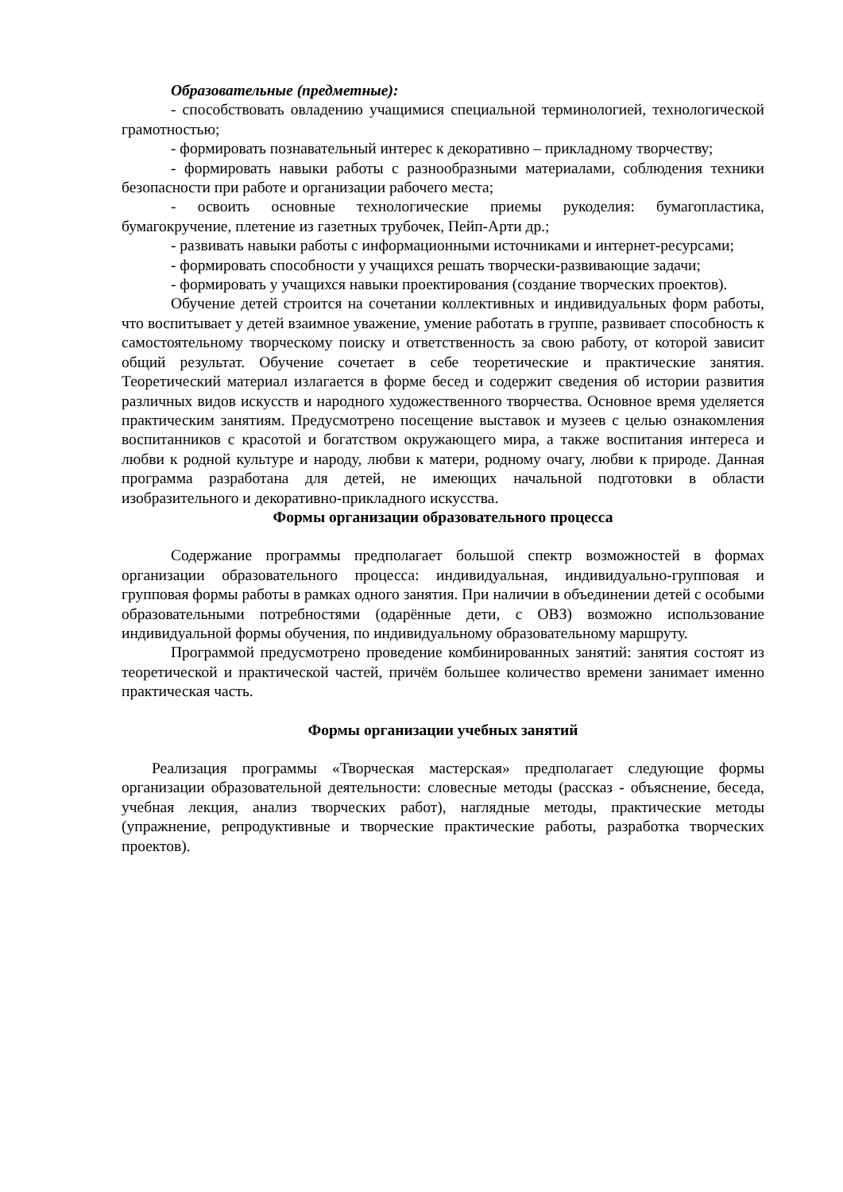Образовательные (предметные):
- способствовать овладению учащимися специальной терминологией, технологической грамотностью;
- формировать познавательный интерес к декоративно – прикладному творчеству;
- формировать навыки работы с разнообразными материалами, соблюдения техники безопасности при работе и организации рабочего места;
- освоить основные технологические приемы рукоделия: бумагопластика, бумагокручение, плетение из газетных трубочек, Пейп-Арти др.;
- развивать навыки работы с информационными источниками и интернет-ресурсами;
- формировать способности у учащихся решать творчески-развивающие задачи;
- формировать у учащихся навыки проектирования (создание творческих проектов).
Обучение детей строится на сочетании коллективных и индивидуальных форм работы, что воспитывает у детей взаимное уважение, умение работать в группе, развивает способность к самостоятельному творческому поиску и ответственность за свою работу, от которой зависит общий результат. Обучение сочетает в себе теоретические и практические занятия. Теоретический материал излагается в форме бесед и содержит сведения об истории развития различных видов искусств и народного художественного творчества. Основное время уделяется практическим занятиям. Предусмотрено посещение выставок и музеев с целью ознакомления воспитанников с красотой и богатством окружающего мира, а также воспитания интереса и любви к родной культуре и народу, любви к матери, родному очагу, любви к природе. Данная программа разработана для детей, не имеющих начальной подготовки в области изобразительного и декоративно-прикладного искусства.
Формы организации образовательного процесса
Содержание программы предполагает большой спектр возможностей в формах организации образовательного процесса: индивидуальная, индивидуально-групповая и групповая формы работы в рамках одного занятия. При наличии в объединении детей с особыми образовательными потребностями (одарённые дети, с ОВЗ) возможно использование индивидуальной формы обучения, по индивидуальному образовательному маршруту.
Программой предусмотрено проведение комбинированных занятий: занятия состоят из теоретической и практической частей, причём большее количество времени занимает именно практическая часть.
Формы организации учебных занятий
Реализация программы «Творческая мастерская» предполагает следующие формы организации образовательной деятельности: словесные методы (рассказ - объяснение, беседа, учебная лекция, анализ творческих работ), наглядные методы, практические методы (упражнение, репродуктивные и творческие практические работы, разработка творческих проектов).